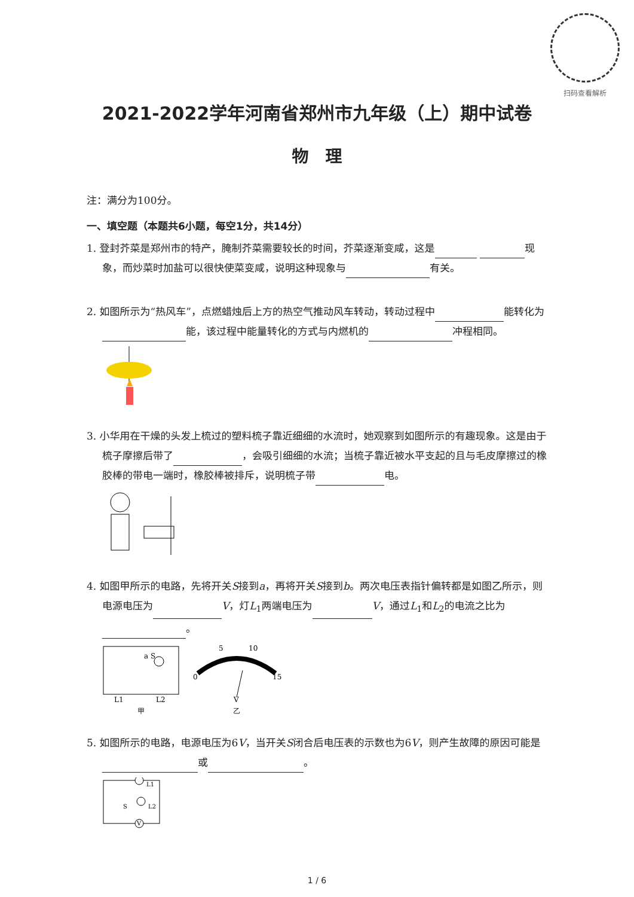扫码查看解析
2021-2022学年河南省郑州市九年级（上）期中试卷
物　理
注：满分为100分。
一、填空题（本题共6小题，每空1分，共14分）
1. 登封芥菜是郑州市的特产，腌制芥菜需要较长的时间，芥菜逐渐变咸，这是 现象，而炒菜时加盐可以很快使菜变咸，说明这种现象与 有关。
2. 如图所示为“热风车”，点燃蜡烛后上方的热空气推动风车转动，转动过程中 能转化为 能，该过程中能量转化的方式与内燃机的 冲程相同。
3. 小华用在干燥的头发上梳过的塑料梳子靠近细细的水流时，她观察到如图所示的有趣现象。这是由于梳子摩擦后带了 ，会吸引细细的水流；当梳子靠近被水平支起的且与毛皮摩擦过的橡胶棒的带电一端时，橡胶棒被排斥，说明梳子带 电。
4. 如图甲所示的电路，先将开关S接到a，再将开关S接到b。两次电压表指针偏转都是如图乙所示，则电源电压为 V，灯L<sub>1</sub>两端电压为 V，通过L<sub>1</sub>和L<sub>2</sub>的电流之比为 。
a S
L1
L2
甲
5
10
0
15
V
乙
5. 如图所示的电路，电源电压为6V，当开关S闭合后电压表的示数也为6V，则产生故障的原因可能是 或 。
L1
L2
S
V
1 / 6